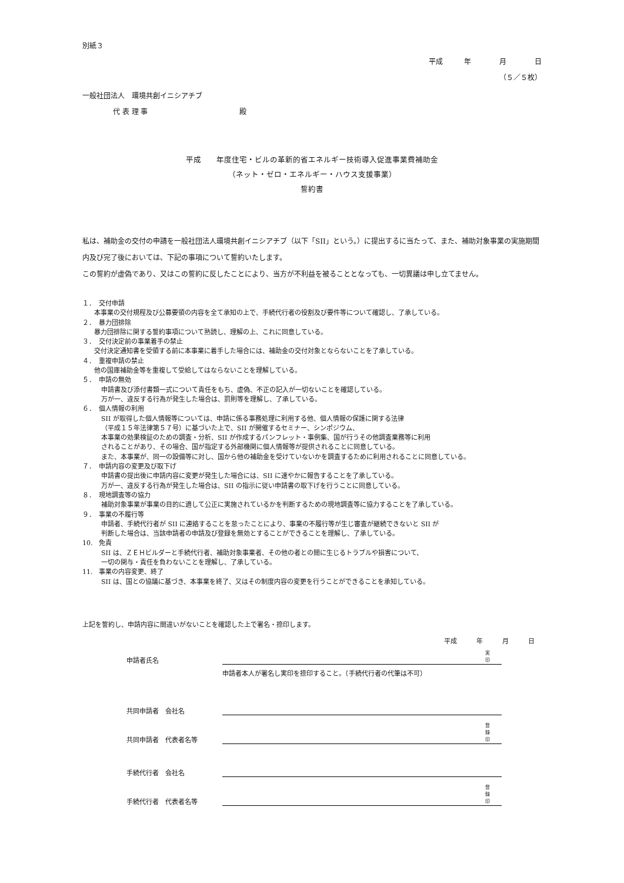別紙３
平成　　　年　　　　月　　　　日
（５／５枚）
一般社団法人　環境共創イニシアチブ
代 表 理 事　　　　　　　　　　　　　殿
平成　　年度住宅・ビルの革新的省エネルギー技術導入促進事業費補助金
（ネット・ゼロ・エネルギー・ハウス支援事業）
誓約書
私は、補助金の交付の申請を一般社団法人環境共創イニシアチブ（以下「SII」という。）に提出するに当たって、また、補助対象事業の実施期間内及び完了後においては、下記の事項について誓約いたします。
この誓約が虚偽であり、又はこの誓約に反したことにより、当方が不利益を被ることとなっても、一切異議は申し立てません。
１．　交付申請
本事業の交付規程及び公募要領の内容を全て承知の上で、手続代行者の役割及び要件等について確認し、了承している。
２．　暴力団排除
暴力団排除に関する誓約事項について熟読し、理解の上、これに同意している。
３．　交付決定前の事業着手の禁止
交付決定通知書を受領する前に本事業に着手した場合には、補助金の交付対象とならないことを了承している。
４．　重複申請の禁止
他の国庫補助金等を重複して受給してはならないことを理解している。
５．　申請の無効
申請書及び添付書類一式について責任をもち、虚偽、不正の記入が一切ないことを確認している。
万が一、違反する行為が発生した場合は、罰則等を理解し、了承している。
６．　個人情報の利用
SII が取得した個人情報等については、申請に係る事務処理に利用する他、個人情報の保護に関する法律
（平成１５年法律第５７号）に基づいた上で、SII が開催するセミナー、シンポジウム、
本事業の効果検証のための調査・分析、SII が作成するパンフレット・事例集、国が行うその他調査業務等に利用
されることがあり、その場合、国が指定する外部機関に個人情報等が提供されることに同意している。
また、本事業が、同一の設備等に対し、国から他の補助金を受けていないかを調査するために利用されることに同意している。
７．　申請内容の変更及び取下げ
申請書の提出後に申請内容に変更が発生した場合には、SII に速やかに報告することを了承している。
万が一、違反する行為が発生した場合は、SII の指示に従い申請書の取下げを行うことに同意している。
８．　現地調査等の協力
補助対象事業が事業の目的に適して公正に実施されているかを判断するための現地調査等に協力することを了承している。
９．　事業の不履行等
申請者、手続代行者が SII に連絡することを怠ったことにより、事業の不履行等が生じ審査が継続できないと SII が
判断した場合は、当該申請者の申請及び登録を無効とすることができることを理解し、了承している。
10.　免責
SII は、ＺＥＨビルダーと手続代行者、補助対象事業者、その他の者との間に生じるトラブルや損害について、
一切の関与・責任を負わないことを理解し、了承している。
11.　事業の内容変更、終了
SII は、国との協議に基づき、本事業を終了、又はその制度内容の変更を行うことができることを承知している。
上記を誓約し、申請内容に間違いがないことを確認した上で署名・捺印します。
平成　　　年　　　月　　　日
申請者氏名
実
印
申請者本人が署名し実印を捺印すること。（手続代行者の代筆は不可）
共同申請者　会社名
共同申請者　代表者名等
登
録
印
手続代行者　会社名
手続代行者　代表者名等
登
録
印